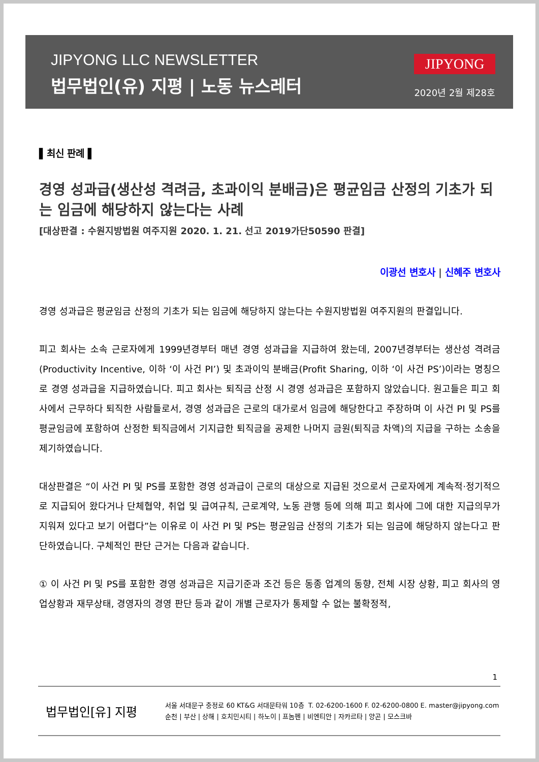JIPYONG LLC NEWSLETTER
법무법인(유) 지평 | 노동 뉴스레터
JIPYONG
2020년 2월 제28호
▌최신 판례 ▌
경영 성과급(생산성 격려금, 초과이익 분배금)은 평균임금 산정의 기초가 되는 임금에 해당하지 않는다는 사례
[대상판결 : 수원지방법원 여주지원 2020. 1. 21. 선고 2019가단50590 판결]
이광선 변호사 | 신혜주 변호사
경영 성과급은 평균임금 산정의 기초가 되는 임금에 해당하지 않는다는 수원지방법원 여주지원의 판결입니다.
피고 회사는 소속 근로자에게 1999년경부터 매년 경영 성과급을 지급하여 왔는데, 2007년경부터는 생산성 격려금(Productivity Incentive, 이하 ‘이 사건 PI’) 및 초과이익 분배금(Profit Sharing, 이하 ‘이 사건 PS’)이라는 명칭으로 경영 성과급을 지급하였습니다. 피고 회사는 퇴직금 산정 시 경영 성과급은 포함하지 않았습니다. 원고들은 피고 회사에서 근무하다 퇴직한 사람들로서, 경영 성과급은 근로의 대가로서 임금에 해당한다고 주장하며 이 사건 PI 및 PS를 평균임금에 포함하여 산정한 퇴직금에서 기지급한 퇴직금을 공제한 나머지 금원(퇴직금 차액)의 지급을 구하는 소송을 제기하였습니다.
대상판결은 “이 사건 PI 및 PS를 포함한 경영 성과급이 근로의 대상으로 지급된 것으로서 근로자에게 계속적·정기적으로 지급되어 왔다거나 단체협약, 취업 및 급여규칙, 근로계약, 노동 관행 등에 의해 피고 회사에 그에 대한 지급의무가 지워져 있다고 보기 어렵다”는 이유로 이 사건 PI 및 PS는 평균임금 산정의 기초가 되는 임금에 해당하지 않는다고 판단하였습니다. 구체적인 판단 근거는 다음과 같습니다.
① 이 사건 PI 및 PS를 포함한 경영 성과급은 지급기준과 조건 등은 동종 업계의 동향, 전체 시장 상황, 피고 회사의 영업상황과 재무상태, 경영자의 경영 판단 등과 같이 개별 근로자가 통제할 수 없는 불확정적,
1
법무법인[유] 지평
서울 서대문구 충정로 60 KT&G 서대문타워 10층 T. 02-6200-1600 F. 02-6200-0800 E. master@jipyong.com
순천 | 부산 | 상해 | 호치민시티 | 하노이 | 프놈펜 | 비엔티안 | 자카르타 | 양곤 | 모스크바